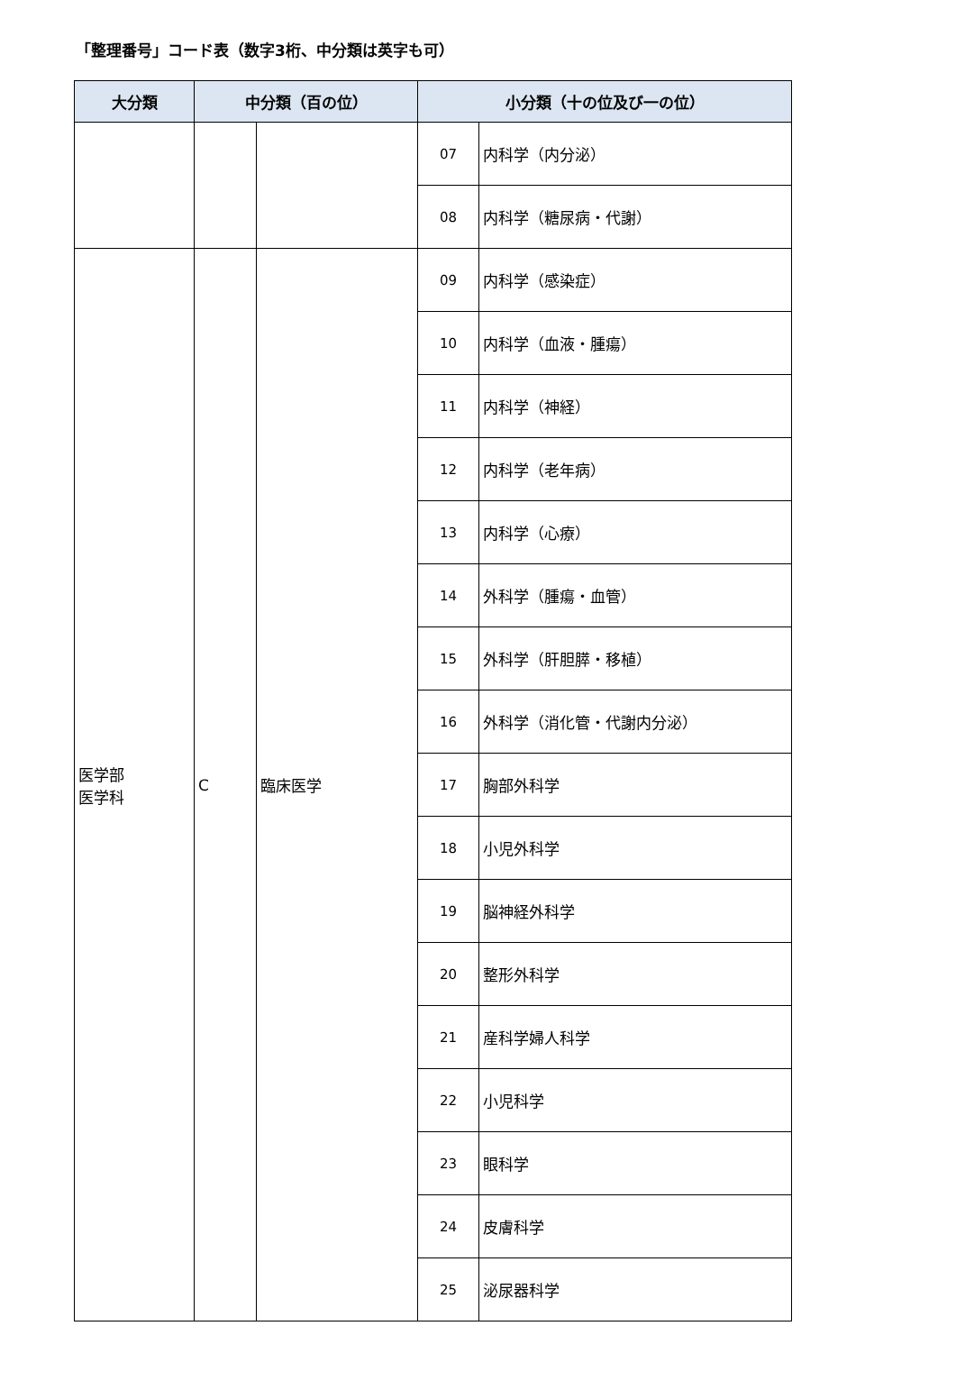「整理番号」コード表（数字3桁、中分類は英字も可）
| 大分類 | 中分類（百の位） | | 小分類（十の位及び一の位） | |
| --- | --- | --- | --- | --- |
| | | | 07 | 内科学（内分泌） |
| | | | 08 | 内科学（糖尿病・代謝） |
| 医学部 医学科 | C | 臨床医学 | 09 | 内科学（感染症） |
| | | | 10 | 内科学（血液・腫瘍） |
| | | | 11 | 内科学（神経） |
| | | | 12 | 内科学（老年病） |
| | | | 13 | 内科学（心療） |
| | | | 14 | 外科学（腫瘍・血管） |
| | | | 15 | 外科学（肝胆膵・移植） |
| | | | 16 | 外科学（消化管・代謝内分泌） |
| | | | 17 | 胸部外科学 |
| | | | 18 | 小児外科学 |
| | | | 19 | 脳神経外科学 |
| | | | 20 | 整形外科学 |
| | | | 21 | 産科学婦人科学 |
| | | | 22 | 小児科学 |
| | | | 23 | 眼科学 |
| | | | 24 | 皮膚科学 |
| | | | 25 | 泌尿器科学 |